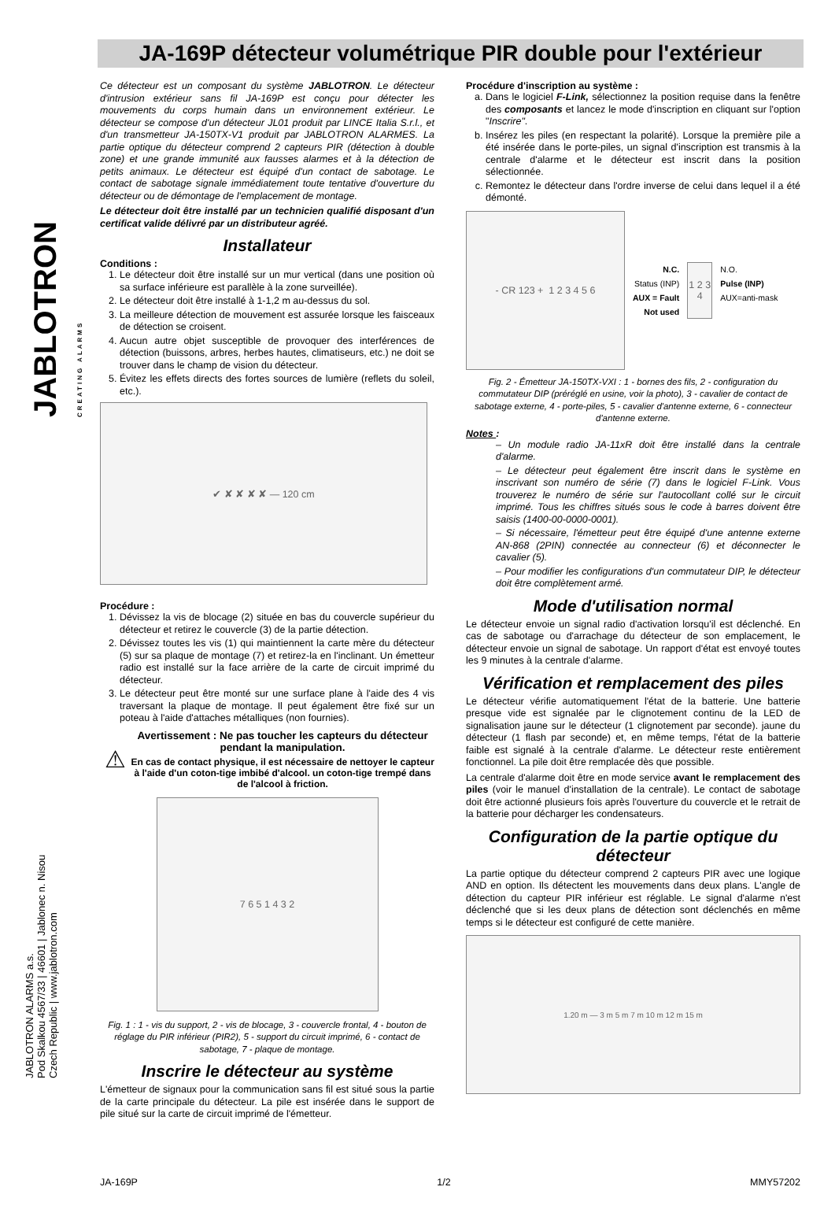JABLOTRON CREATING ALARMS
JABLOTRON ALARMS a.s.
Pod Skalkou 4567/33 | 46601 | Jablonec n. Nisou
Czech Republic | www.jablotron.com
JA-169P détecteur volumétrique PIR double pour l'extérieur
Ce détecteur est un composant du système JABLOTRON. Le détecteur d'intrusion extérieur sans fil JA-169P est conçu pour détecter les mouvements du corps humain dans un environnement extérieur. Le détecteur se compose d'un détecteur JL01 produit par LINCE Italia S.r.l., et d'un transmetteur JA-150TX-V1 produit par JABLOTRON ALARMES. La partie optique du détecteur comprend 2 capteurs PIR (détection à double zone) et une grande immunité aux fausses alarmes et à la détection de petits animaux. Le détecteur est équipé d'un contact de sabotage. Le contact de sabotage signale immédiatement toute tentative d'ouverture du détecteur ou de démontage de l'emplacement de montage.
Le détecteur doit être installé par un technicien qualifié disposant d'un certificat valide délivré par un distributeur agréé.
Installateur
Conditions :
1. Le détecteur doit être installé sur un mur vertical (dans une position où sa surface inférieure est parallèle à la zone surveillée).
2. Le détecteur doit être installé à 1-1,2 m au-dessus du sol.
3. La meilleure détection de mouvement est assurée lorsque les faisceaux de détection se croisent.
4. Aucun autre objet susceptible de provoquer des interférences de détection (buissons, arbres, herbes hautes, climatiseurs, etc.) ne doit se trouver dans le champ de vision du détecteur.
5. Évitez les effets directs des fortes sources de lumière (reflets du soleil, etc.).
✔ ✘ ✘ ✘ ✘ — 120 cm
Procédure :
1. Dévissez la vis de blocage (2) située en bas du couvercle supérieur du détecteur et retirez le couvercle (3) de la partie détection.
2. Dévissez toutes les vis (1) qui maintiennent la carte mère du détecteur (5) sur sa plaque de montage (7) et retirez-la en l'inclinant. Un émetteur radio est installé sur la face arrière de la carte de circuit imprimé du détecteur.
3. Le détecteur peut être monté sur une surface plane à l'aide des 4 vis traversant la plaque de montage. Il peut également être fixé sur un poteau à l'aide d'attaches métalliques (non fournies).
⚠
Avertissement : Ne pas toucher les capteurs du détecteur pendant la manipulation.
En cas de contact physique, il est nécessaire de nettoyer le capteur à l'aide d'un coton-tige imbibé d'alcool. un coton-tige trempé dans de l'alcool à friction.
7 6 5 1 4 3 2
Fig. 1 : 1 - vis du support, 2 - vis de blocage, 3 - couvercle frontal, 4 - bouton de réglage du PIR inférieur (PIR2), 5 - support du circuit imprimé, 6 - contact de sabotage, 7 - plaque de montage.
Inscrire le détecteur au système
L'émetteur de signaux pour la communication sans fil est situé sous la partie de la carte principale du détecteur. La pile est insérée dans le support de pile situé sur la carte de circuit imprimé de l'émetteur.
Procédure d'inscription au système :
a. Dans le logiciel F-Link, sélectionnez la position requise dans la fenêtre des composants et lancez le mode d'inscription en cliquant sur l'option "Inscrire".
b. Insérez les piles (en respectant la polarité). Lorsque la première pile a été insérée dans le porte-piles, un signal d'inscription est transmis à la centrale d'alarme et le détecteur est inscrit dans la position sélectionnée.
c. Remontez le détecteur dans l'ordre inverse de celui dans lequel il a été démonté.
- CR 123 + 1 2 3 4 5 6
N.C.
Status (INP)
AUX = Fault
Not used
1 2 3 4
N.O.
Pulse (INP)
AUX=anti-mask
Fig. 2 - Émetteur JA-150TX-VXI : 1 - bornes des fils, 2 - configuration du commutateur DIP (préréglé en usine, voir la photo), 3 - cavalier de contact de sabotage externe, 4 - porte-piles, 5 - cavalier d'antenne externe, 6 - connecteur d'antenne externe.
Notes :
– Un module radio JA-11xR doit être installé dans la centrale d'alarme.
– Le détecteur peut également être inscrit dans le système en inscrivant son numéro de série (7) dans le logiciel F-Link. Vous trouverez le numéro de série sur l'autocollant collé sur le circuit imprimé. Tous les chiffres situés sous le code à barres doivent être saisis (1400-00-0000-0001).
– Si nécessaire, l'émetteur peut être équipé d'une antenne externe AN-868 (2PIN) connectée au connecteur (6) et déconnecter le cavalier (5).
– Pour modifier les configurations d'un commutateur DIP, le détecteur doit être complètement armé.
Mode d'utilisation normal
Le détecteur envoie un signal radio d'activation lorsqu'il est déclenché. En cas de sabotage ou d'arrachage du détecteur de son emplacement, le détecteur envoie un signal de sabotage. Un rapport d'état est envoyé toutes les 9 minutes à la centrale d'alarme.
Vérification et remplacement des piles
Le détecteur vérifie automatiquement l'état de la batterie. Une batterie presque vide est signalée par le clignotement continu de la LED de signalisation jaune sur le détecteur (1 clignotement par seconde). jaune du détecteur (1 flash par seconde) et, en même temps, l'état de la batterie faible est signalé à la centrale d'alarme. Le détecteur reste entièrement fonctionnel. La pile doit être remplacée dès que possible.
La centrale d'alarme doit être en mode service avant le remplacement des piles (voir le manuel d'installation de la centrale). Le contact de sabotage doit être actionné plusieurs fois après l'ouverture du couvercle et le retrait de la batterie pour décharger les condensateurs.
Configuration de la partie optique du détecteur
La partie optique du détecteur comprend 2 capteurs PIR avec une logique AND en option. Ils détectent les mouvements dans deux plans. L'angle de détection du capteur PIR inférieur est réglable. Le signal d'alarme n'est déclenché que si les deux plans de détection sont déclenchés en même temps si le détecteur est configuré de cette manière.
1.20 m — 3 m 5 m 7 m 10 m 12 m 15 m
JA-169P 1/2 MMY57202